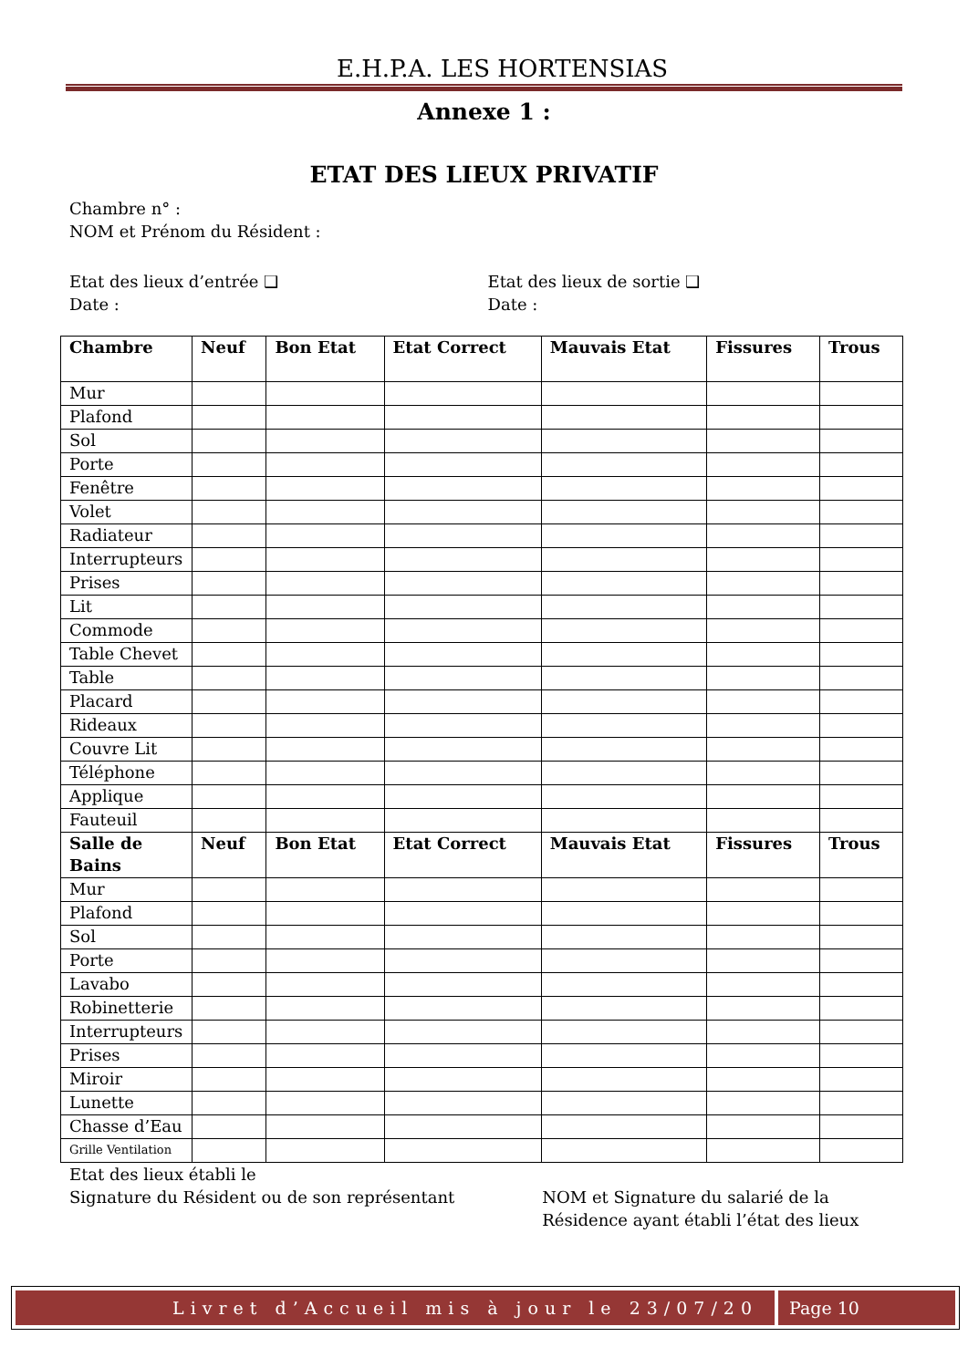E.H.P.A. LES HORTENSIAS
Annexe 1 :
ETAT DES LIEUX PRIVATIF
Chambre n° :
NOM et Prénom du Résident :
Etat des lieux d’entrée ❑
Date :
Etat des lieux de sortie ❑
Date :
| Chambre | Neuf | Bon Etat | Etat Correct | Mauvais Etat | Fissures | Trous |
| --- | --- | --- | --- | --- | --- | --- |
| Mur | | | | | | |
| Plafond | | | | | | |
| Sol | | | | | | |
| Porte | | | | | | |
| Fenêtre | | | | | | |
| Volet | | | | | | |
| Radiateur | | | | | | |
| Interrupteurs | | | | | | |
| Prises | | | | | | |
| Lit | | | | | | |
| Commode | | | | | | |
| Table Chevet | | | | | | |
| Table | | | | | | |
| Placard | | | | | | |
| Rideaux | | | | | | |
| Couvre Lit | | | | | | |
| Téléphone | | | | | | |
| Applique | | | | | | |
| Fauteuil | | | | | | |
| Salle de Bains | Neuf | Bon Etat | Etat Correct | Mauvais Etat | Fissures | Trous |
| Mur | | | | | | |
| Plafond | | | | | | |
| Sol | | | | | | |
| Porte | | | | | | |
| Lavabo | | | | | | |
| Robinetterie | | | | | | |
| Interrupteurs | | | | | | |
| Prises | | | | | | |
| Miroir | | | | | | |
| Lunette | | | | | | |
| Chasse d’Eau | | | | | | |
| Grille Ventilation | | | | | | |
Etat des lieux établi le
Signature du Résident ou de son représentant
NOM et Signature du salarié de la Résidence ayant établi l’état des lieux
Livret d’Accueil mis à jour le 23/07/20
Page 10